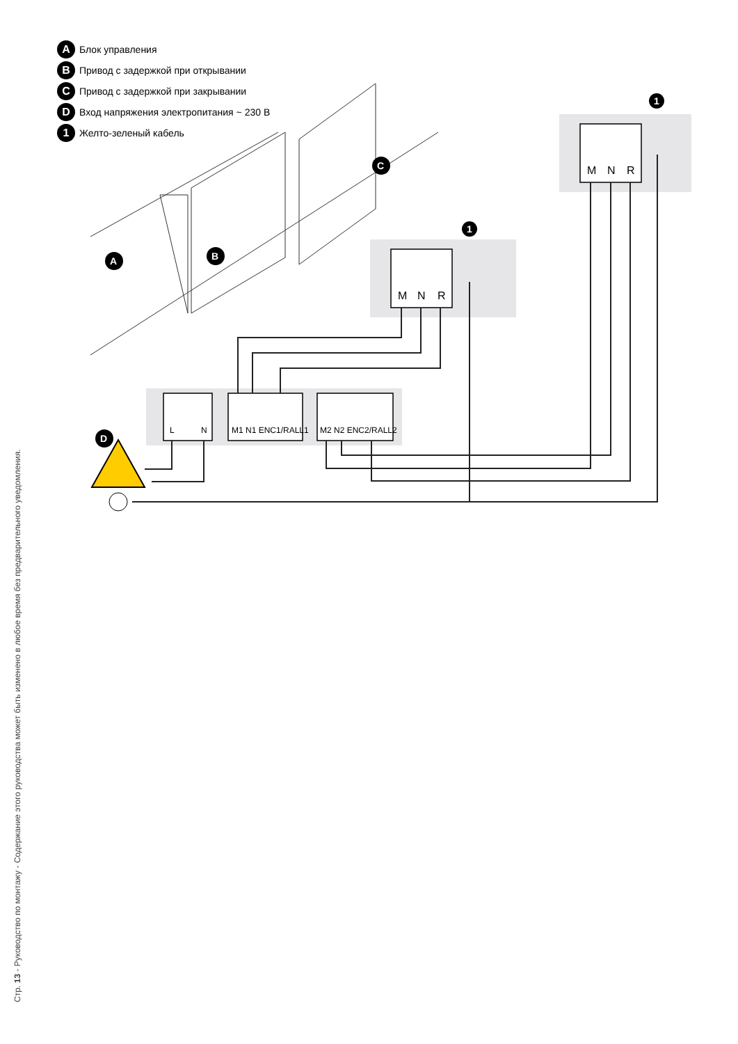A Блок управления
B Привод с задержкой при открывании
C Привод с задержкой при закрывании
D Вход напряжения электропитания ~ 230 В
1 Желто-зеленый кабель
M
N
R
M
N
R
L
N
M1 N1 ENC1/RALL1
M2 N2 ENC2/RALL2
D
A
B
C
1
1
Стр. 13 - Руководство по монтажу - Содержание этого руководства может быть изменено в любое время без предварительного уведомления.